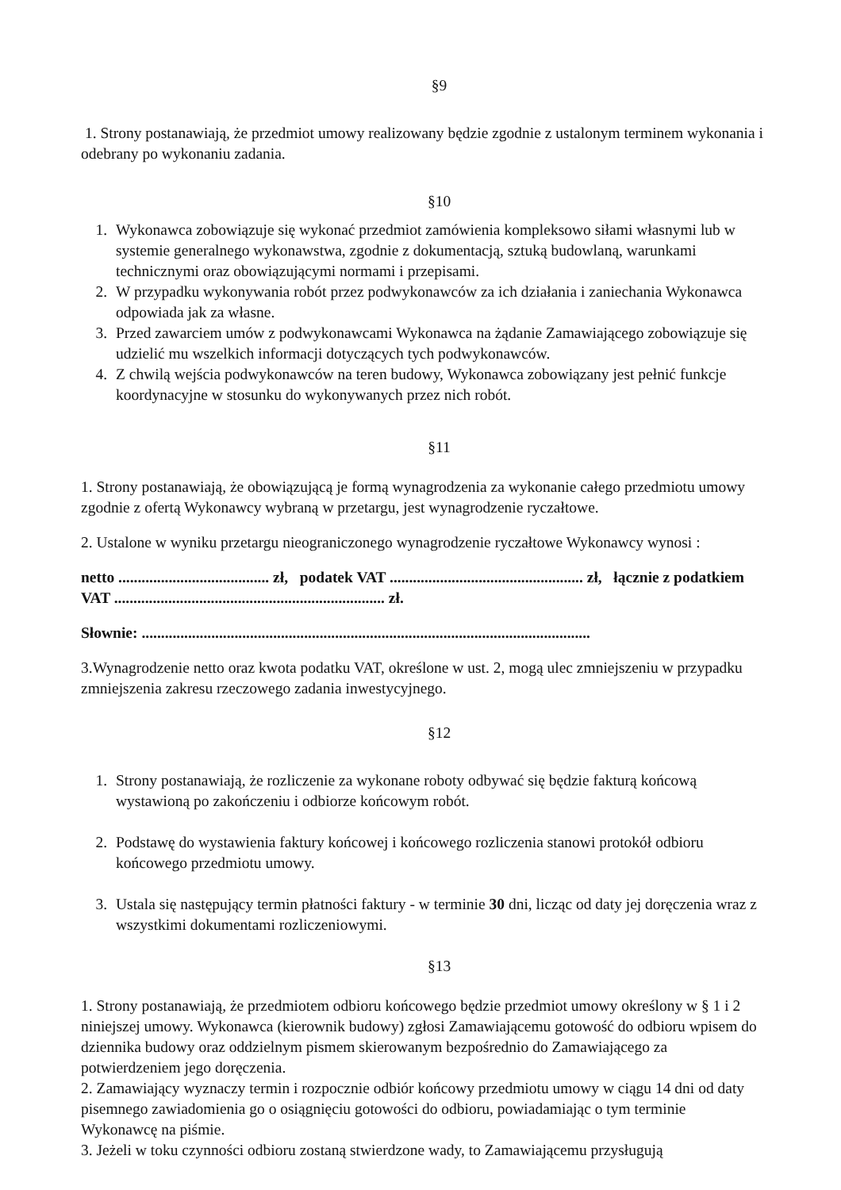§9
1. Strony postanawiają, że przedmiot umowy realizowany będzie zgodnie z ustalonym terminem wykonania i odebrany po wykonaniu zadania.
§10
1. Wykonawca zobowiązuje się wykonać przedmiot zamówienia kompleksowo siłami własnymi lub w systemie generalnego wykonawstwa, zgodnie z dokumentacją, sztuką budowlaną, warunkami technicznymi oraz obowiązującymi normami i przepisami.
2. W przypadku wykonywania robót przez podwykonawców za ich działania i zaniechania Wykonawca odpowiada jak za własne.
3. Przed zawarciem umów z podwykonawcami Wykonawca na żądanie Zamawiającego zobowiązuje się udzielić mu wszelkich informacji dotyczących tych podwykonawców.
4. Z chwilą wejścia podwykonawców na teren budowy, Wykonawca zobowiązany jest pełnić funkcje koordynacyjne w stosunku do wykonywanych przez nich robót.
§11
1. Strony postanawiają, że obowiązującą je formą wynagrodzenia za wykonanie całego przedmiotu umowy zgodnie z ofertą Wykonawcy wybraną w przetargu, jest wynagrodzenie ryczałtowe.
2. Ustalone w wyniku przetargu nieograniczonego wynagrodzenie ryczałtowe Wykonawcy wynosi :
netto ....................................... zł, podatek VAT .................................................. zł, łącznie z podatkiem VAT ...................................................................... zł.
Słownie: ....................................................................................................................
3.Wynagrodzenie netto oraz kwota podatku VAT, określone w ust. 2, mogą ulec zmniejszeniu w przypadku zmniejszenia zakresu rzeczowego zadania inwestycyjnego.
§12
1. Strony postanawiają, że rozliczenie za wykonane roboty odbywać się będzie fakturą końcową wystawioną po zakończeniu i odbiorze końcowym robót.
2. Podstawę do wystawienia faktury końcowej i końcowego rozliczenia stanowi protokół odbioru końcowego przedmiotu umowy.
3. Ustala się następujący termin płatności faktury - w terminie 30 dni, licząc od daty jej doręczenia wraz z wszystkimi dokumentami rozliczeniowymi.
§13
1. Strony postanawiają, że przedmiotem odbioru końcowego będzie przedmiot umowy określony w § 1 i 2 niniejszej umowy. Wykonawca (kierownik budowy) zgłosi Zamawiającemu gotowość do odbioru wpisem do dziennika budowy oraz oddzielnym pismem skierowanym bezpośrednio do Zamawiającego za potwierdzeniem jego doręczenia.
2. Zamawiający wyznaczy termin i rozpocznie odbiór końcowy przedmiotu umowy w ciągu 14 dni od daty pisemnego zawiadomienia go o osiągnięciu gotowości do odbioru, powiadamiając o tym terminie Wykonawcę na piśmie.
3. Jeżeli w toku czynności odbioru zostaną stwierdzone wady, to Zamawiającemu przysługują